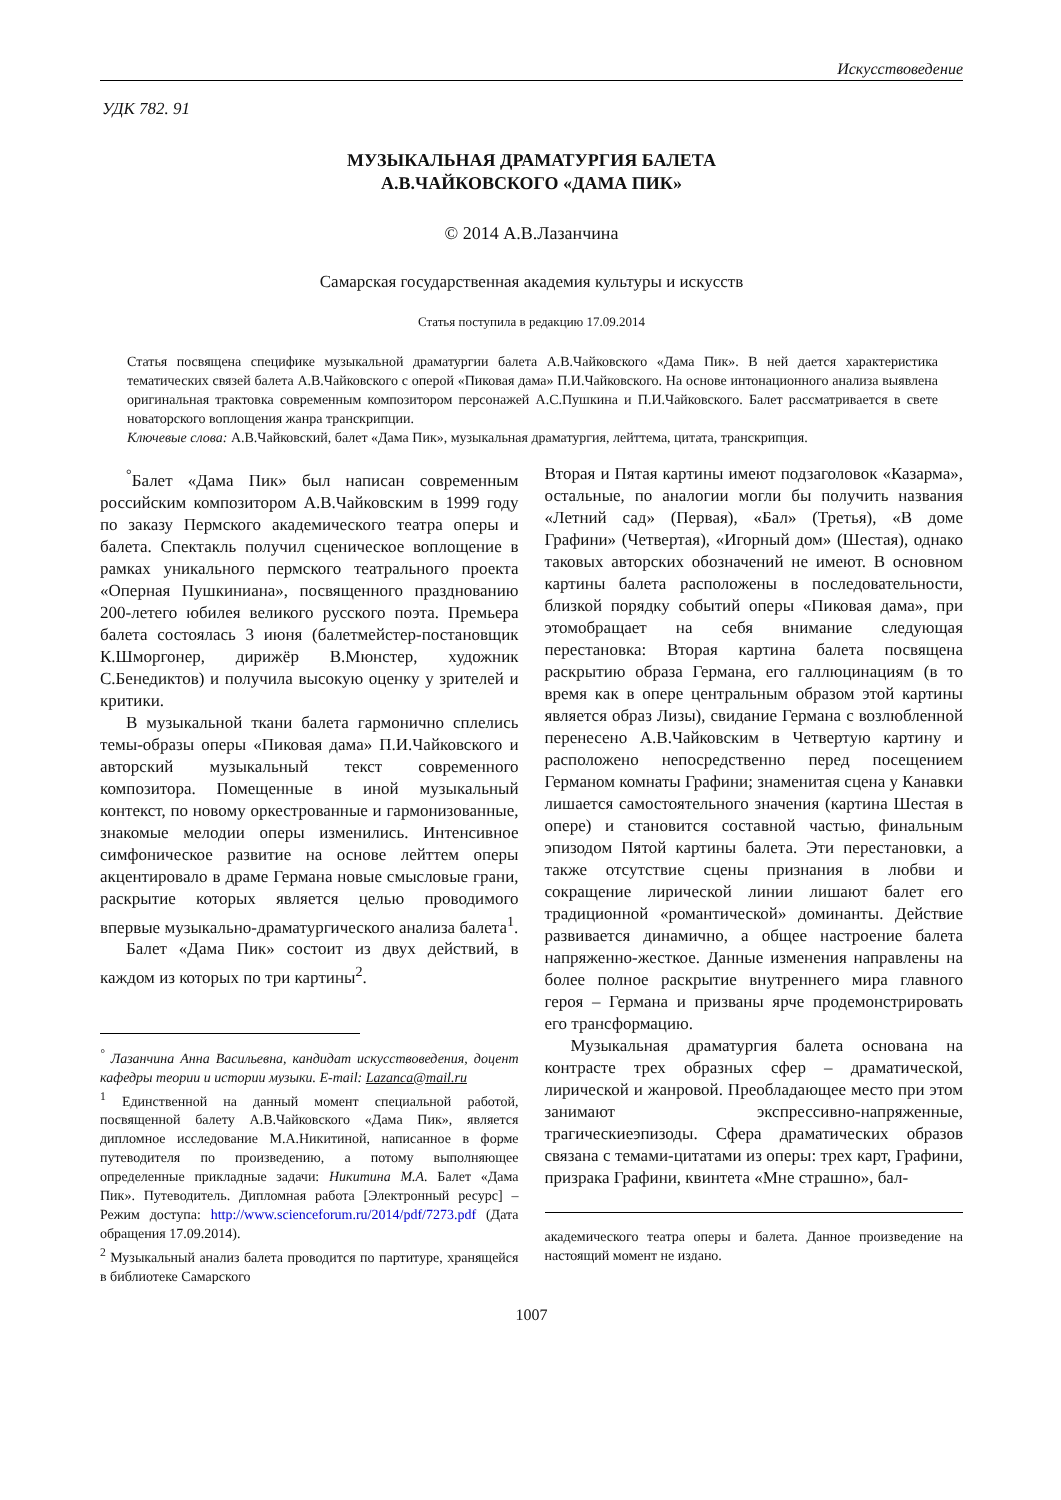Искусствоведение
УДК 782. 91
МУЗЫКАЛЬНАЯ ДРАМАТУРГИЯ БАЛЕТА
А.В.ЧАЙКОВСКОГО «ДАМА ПИК»
© 2014 А.В.Лазанчина
Самарская государственная академия культуры и искусств
Статья поступила в редакцию 17.09.2014
Статья посвящена специфике музыкальной драматургии балета А.В.Чайковского «Дама Пик». В ней дается характеристика тематических связей балета А.В.Чайковского с оперой «Пиковая дама» П.И.Чайковского. На основе интонационного анализа выявлена оригинальная трактовка современным композитором персонажей А.С.Пушкина и П.И.Чайковского. Балет рассматривается в свете новаторского воплощения жанра транскрипции.
Ключевые слова: А.В.Чайковский, балет «Дама Пик», музыкальная драматургия, лейттема, цитата, транскрипция.
<sup>°</sup>Балет «Дама Пик» был написан современным российским композитором А.В.Чайковским в 1999 году по заказу Пермского академического театра оперы и балета. Спектакль получил сценическое воплощение в рамках уникального пермского театрального проекта «Оперная Пушкиниана», посвященного празднованию 200-летего юбилея великого русского поэта. Премьера балета состоялась 3 июня (балетмейстер-постановщик К.Шморгонер, дирижёр В.Мюнстер, художник С.Бенедиктов) и получила высокую оценку у зрителей и критики.
В музыкальной ткани балета гармонично сплелись темы-образы оперы «Пиковая дама» П.И.Чайковского и авторский музыкальный текст современного композитора. Помещенные в иной музыкальный контекст, по новому оркестрованные и гармонизованные, знакомые мелодии оперы изменились. Интенсивное симфоническое развитие на основе лейттем оперы акцентировало в драме Германа новые смысловые грани, раскрытие которых является целью проводимого впервые музыкально-драматургического анализа балета<sup>1</sup>.
Балет «Дама Пик» состоит из двух действий, в каждом из которых по три картины<sup>2</sup>.
<sup>°</sup> Лазанчина Анна Васильевна, кандидат искусствоведения, доцент кафедры теории и истории музыки. E-mail: Lazanca@mail.ru
<sup>1</sup> Единственной на данный момент специальной работой, посвященной балету А.В.Чайковского «Дама Пик», является дипломное исследование М.А.Никитиной, написанное в форме путеводителя по произведению, а потому выполняющее определенные прикладные задачи: Никитина М.А. Балет «Дама Пик». Путеводитель. Дипломная работа [Электронный ресурс] – Режим доступа: http://www.scienceforum.ru/2014/pdf/7273.pdf (Дата обращения 17.09.2014).
<sup>2</sup> Музыкальный анализ балета проводится по партитуре, хранящейся в библиотеке Самарского
Вторая и Пятая картины имеют подзаголовок «Казарма», остальные, по аналогии могли бы получить названия «Летний сад» (Первая), «Бал» (Третья), «В доме Графини» (Четвертая), «Игорный дом» (Шестая), однако таковых авторских обозначений не имеют. В основном картины балета расположены в последовательности, близкой порядку событий оперы «Пиковая дама», при этомобращает на себя внимание следующая перестановка: Вторая картина балета посвящена раскрытию образа Германа, его галлюцинациям (в то время как в опере центральным образом этой картины является образ Лизы), свидание Германа с возлюбленной перенесено А.В.Чайковским в Четвертую картину и расположено непосредственно перед посещением Германом комнаты Графини; знаменитая сцена у Канавки лишается самостоятельного значения (картина Шестая в опере) и становится составной частью, финальным эпизодом Пятой картины балета. Эти перестановки, а также отсутствие сцены признания в любви и сокращение лирической линии лишают балет его традиционной «романтической» доминанты. Действие развивается динамично, а общее настроение балета напряженно-жесткое. Данные изменения направлены на более полное раскрытие внутреннего мира главного героя – Германа и призваны ярче продемонстрировать его трансформацию.
Музыкальная драматургия балета основана на контрасте трех образных сфер – драматической, лирической и жанровой. Преобладающее место при этом занимают экспрессивно-напряженные, трагическиеэпизоды. Сфера драматических образов связана с темами-цитатами из оперы: трех карт, Графини, призрака Графини, квинтета «Мне страшно», бал-
академического театра оперы и балета. Данное произведение на настоящий момент не издано.
1007